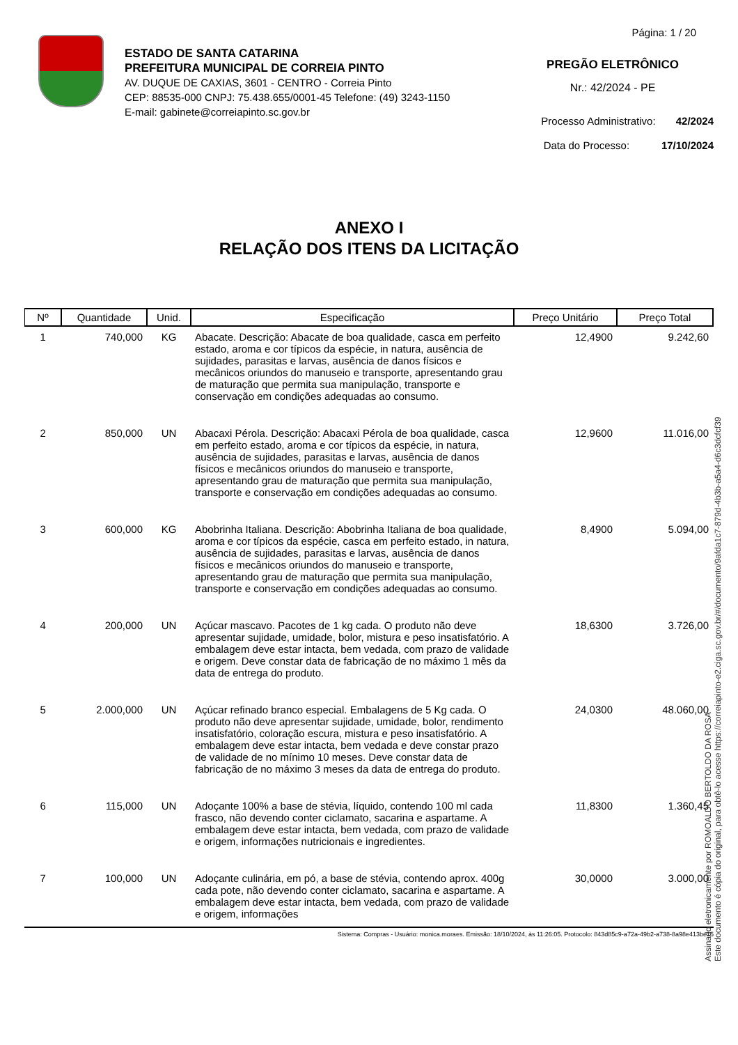ESTADO DE SANTA CATARINA
PREFEITURA MUNICIPAL DE CORREIA PINTO
AV. DUQUE DE CAXIAS, 3601 - CENTRO - Correia Pinto
CEP: 88535-000 CNPJ: 75.438.655/0001-45 Telefone: (49) 3243-1150
E-mail: gabinete@correiapinto.sc.gov.br
Página: 1 / 20
PREGÃO ELETRÔNICO
Nr.: 42/2024 - PE
Processo Administrativo: 42/2024
Data do Processo: 17/10/2024
ANEXO I
RELAÇÃO DOS ITENS DA LICITAÇÃO
| Nº | Quantidade | Unid. | Especificação | Preço Unitário | Preço Total |
| --- | --- | --- | --- | --- | --- |
| 1 | 740,000 | KG | Abacate. Descrição: Abacate de boa qualidade, casca em perfeito estado, aroma e cor típicos da espécie, in natura, ausência de sujidades, parasitas e larvas, ausência de danos físicos e mecânicos oriundos do manuseio e transporte, apresentando grau de maturação que permita sua manipulação, transporte e conservação em condições adequadas ao consumo. | 12,4900 | 9.242,60 |
| 2 | 850,000 | UN | Abacaxi Pérola. Descrição: Abacaxi Pérola de boa qualidade, casca em perfeito estado, aroma e cor típicos da espécie, in natura, ausência de sujidades, parasitas e larvas, ausência de danos físicos e mecânicos oriundos do manuseio e transporte, apresentando grau de maturação que permita sua manipulação, transporte e conservação em condições adequadas ao consumo. | 12,9600 | 11.016,00 |
| 3 | 600,000 | KG | Abobrinha Italiana. Descrição: Abobrinha Italiana de boa qualidade, aroma e cor típicos da espécie, casca em perfeito estado, in natura, ausência de sujidades, parasitas e larvas, ausência de danos físicos e mecânicos oriundos do manuseio e transporte, apresentando grau de maturação que permita sua manipulação, transporte e conservação em condições adequadas ao consumo. | 8,4900 | 5.094,00 |
| 4 | 200,000 | UN | Açúcar mascavo. Pacotes de 1 kg cada. O produto não deve apresentar sujidade, umidade, bolor, mistura e peso insatisfatório. A embalagem deve estar intacta, bem vedada, com prazo de validade e origem. Deve constar data de fabricação de no máximo 1 mês da data de entrega do produto. | 18,6300 | 3.726,00 |
| 5 | 2.000,000 | UN | Açúcar refinado branco especial. Embalagens de 5 Kg cada. O produto não deve apresentar sujidade, umidade, bolor, rendimento insatisfatório, coloração escura, mistura e peso insatisfatório. A embalagem deve estar intacta, bem vedada e deve constar prazo de validade de no mínimo 10 meses. Deve constar data de fabricação de no máximo 3 meses da data de entrega do produto. | 24,0300 | 48.060,00 |
| 6 | 115,000 | UN | Adoçante 100% a base de stévia, líquido, contendo 100 ml cada frasco, não devendo conter ciclamato, sacarina e aspartame. A embalagem deve estar intacta, bem vedada, com prazo de validade e origem, informações nutricionais e ingredientes. | 11,8300 | 1.360,45 |
| 7 | 100,000 | UN | Adoçante culinária, em pó, a base de stévia, contendo aprox. 400g cada pote, não devendo conter ciclamato, sacarina e aspartame. A embalagem deve estar intacta, bem vedada, com prazo de validade e origem, informações | 30,0000 | 3.000,00 |
Sistema: Compras - Usuário: monica.moraes. Emissão: 18/10/2024, às 11:26:05. Protocolo: 843d85c9-a72a-49b2-a738-8a98e413be15
Assinado eletronicamente por ROMOALDO BERTOLDO DA ROSA
Este documento é cópia do original, para obtê-lo acesse https://correiapinto-e2.ciga.sc.gov.br/#/documento/9afda1c7-879d-4b3b-a5a4-d6c3dcfcf39